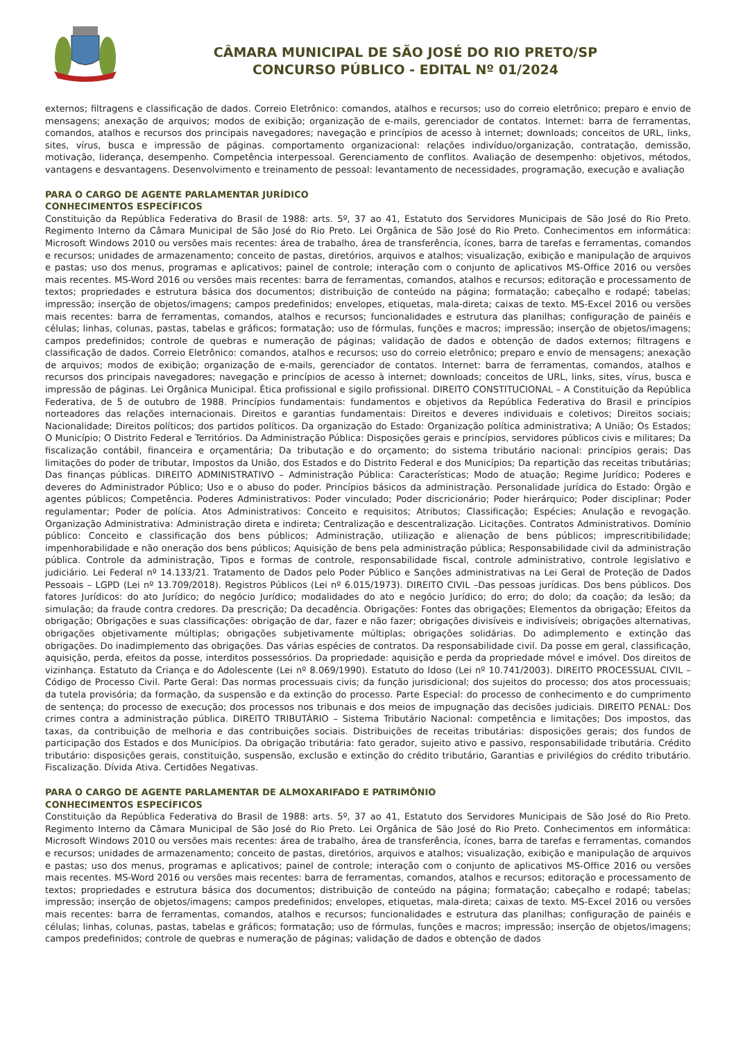CÂMARA MUNICIPAL DE SÃO JOSÉ DO RIO PRETO/SP
CONCURSO PÚBLICO - EDITAL Nº 01/2024
externos; filtragens e classificação de dados. Correio Eletrônico: comandos, atalhos e recursos; uso do correio eletrônico; preparo e envio de mensagens; anexação de arquivos; modos de exibição; organização de e-mails, gerenciador de contatos. Internet: barra de ferramentas, comandos, atalhos e recursos dos principais navegadores; navegação e princípios de acesso à internet; downloads; conceitos de URL, links, sites, vírus, busca e impressão de páginas. comportamento organizacional: relações indivíduo/organização, contratação, demissão, motivação, liderança, desempenho. Competência interpessoal. Gerenciamento de conflitos. Avaliação de desempenho: objetivos, métodos, vantagens e desvantagens. Desenvolvimento e treinamento de pessoal: levantamento de necessidades, programação, execução e avaliação
PARA O CARGO DE AGENTE PARLAMENTAR JURÍDICO
CONHECIMENTOS ESPECÍFICOS
Constituição da República Federativa do Brasil de 1988: arts. 5º, 37 ao 41, Estatuto dos Servidores Municipais de São José do Rio Preto. Regimento Interno da Câmara Municipal de São José do Rio Preto. Lei Orgânica de São José do Rio Preto. Conhecimentos em informática: Microsoft Windows 2010 ou versões mais recentes: área de trabalho, área de transferência, ícones, barra de tarefas e ferramentas, comandos e recursos; unidades de armazenamento; conceito de pastas, diretórios, arquivos e atalhos; visualização, exibição e manipulação de arquivos e pastas; uso dos menus, programas e aplicativos; painel de controle; interação com o conjunto de aplicativos MS-Office 2016 ou versões mais recentes. MS-Word 2016 ou versões mais recentes: barra de ferramentas, comandos, atalhos e recursos; editoração e processamento de textos; propriedades e estrutura básica dos documentos; distribuição de conteúdo na página; formatação; cabeçalho e rodapé; tabelas; impressão; inserção de objetos/imagens; campos predefinidos; envelopes, etiquetas, mala-direta; caixas de texto. MS-Excel 2016 ou versões mais recentes: barra de ferramentas, comandos, atalhos e recursos; funcionalidades e estrutura das planilhas; configuração de painéis e células; linhas, colunas, pastas, tabelas e gráficos; formatação; uso de fórmulas, funções e macros; impressão; inserção de objetos/imagens; campos predefinidos; controle de quebras e numeração de páginas; validação de dados e obtenção de dados externos; filtragens e classificação de dados. Correio Eletrônico: comandos, atalhos e recursos; uso do correio eletrônico; preparo e envio de mensagens; anexação de arquivos; modos de exibição; organização de e-mails, gerenciador de contatos. Internet: barra de ferramentas, comandos, atalhos e recursos dos principais navegadores; navegação e princípios de acesso à internet; downloads; conceitos de URL, links, sites, vírus, busca e impressão de páginas. Lei Orgânica Municipal. Ética profissional e sigilo profissional. DIREITO CONSTITUCIONAL – A Constituição da República Federativa, de 5 de outubro de 1988. Princípios fundamentais: fundamentos e objetivos da República Federativa do Brasil e princípios norteadores das relações internacionais. Direitos e garantias fundamentais: Direitos e deveres individuais e coletivos; Direitos sociais; Nacionalidade; Direitos políticos; dos partidos políticos. Da organização do Estado: Organização política administrativa; A União; Os Estados; O Município; O Distrito Federal e Territórios. Da Administração Pública: Disposições gerais e princípios, servidores públicos civis e militares; Da fiscalização contábil, financeira e orçamentária; Da tributação e do orçamento; do sistema tributário nacional: princípios gerais; Das limitações do poder de tributar, Impostos da União, dos Estados e do Distrito Federal e dos Municípios; Da repartição das receitas tributárias; Das finanças públicas. DIREITO ADMINISTRATIVO – Administração Pública: Características; Modo de atuação; Regime Jurídico; Poderes e deveres do Administrador Público; Uso e o abuso do poder. Princípios básicos da administração. Personalidade jurídica do Estado: Órgão e agentes públicos; Competência. Poderes Administrativos: Poder vinculado; Poder discricionário; Poder hierárquico; Poder disciplinar; Poder regulamentar; Poder de polícia. Atos Administrativos: Conceito e requisitos; Atributos; Classificação; Espécies; Anulação e revogação. Organização Administrativa: Administração direta e indireta; Centralização e descentralização. Licitações. Contratos Administrativos. Domínio público: Conceito e classificação dos bens públicos; Administração, utilização e alienação de bens públicos; imprescritibilidade; impenhorabilidade e não oneração dos bens públicos; Aquisição de bens pela administração pública; Responsabilidade civil da administração pública. Controle da administração, Tipos e formas de controle, responsabilidade fiscal, controle administrativo, controle legislativo e judiciário. Lei Federal nº 14.133/21. Tratamento de Dados pelo Poder Público e Sanções administrativas na Lei Geral de Proteção de Dados Pessoais – LGPD (Lei nº 13.709/2018). Registros Públicos (Lei nº 6.015/1973). DIREITO CIVIL –Das pessoas jurídicas. Dos bens públicos. Dos fatores Jurídicos: do ato Jurídico; do negócio Jurídico; modalidades do ato e negócio Jurídico; do erro; do dolo; da coação; da lesão; da simulação; da fraude contra credores. Da prescrição; Da decadência. Obrigações: Fontes das obrigações; Elementos da obrigação; Efeitos da obrigação; Obrigações e suas classificações: obrigação de dar, fazer e não fazer; obrigações divisíveis e indivisíveis; obrigações alternativas, obrigações objetivamente múltiplas; obrigações subjetivamente múltiplas; obrigações solidárias. Do adimplemento e extinção das obrigações. Do inadimplemento das obrigações. Das várias espécies de contratos. Da responsabilidade civil. Da posse em geral, classificação, aquisição, perda, efeitos da posse, interditos possessórios. Da propriedade: aquisição e perda da propriedade móvel e imóvel. Dos direitos de vizinhança. Estatuto da Criança e do Adolescente (Lei nº 8.069/1990). Estatuto do Idoso (Lei nº 10.741/2003). DIREITO PROCESSUAL CIVIL – Código de Processo Civil. Parte Geral: Das normas processuais civis; da função jurisdicional; dos sujeitos do processo; dos atos processuais; da tutela provisória; da formação, da suspensão e da extinção do processo. Parte Especial: do processo de conhecimento e do cumprimento de sentença; do processo de execução; dos processos nos tribunais e dos meios de impugnação das decisões judiciais. DIREITO PENAL: Dos crimes contra a administração pública. DIREITO TRIBUTÁRIO – Sistema Tributário Nacional: competência e limitações; Dos impostos, das taxas, da contribuição de melhoria e das contribuições sociais. Distribuições de receitas tributárias: disposições gerais; dos fundos de participação dos Estados e dos Municípios. Da obrigação tributária: fato gerador, sujeito ativo e passivo, responsabilidade tributária. Crédito tributário: disposições gerais, constituição, suspensão, exclusão e extinção do crédito tributário, Garantias e privilégios do crédito tributário. Fiscalização. Dívida Ativa. Certidões Negativas.
PARA O CARGO DE AGENTE PARLAMENTAR DE ALMOXARIFADO E PATRIMÔNIO
CONHECIMENTOS ESPECÍFICOS
Constituição da República Federativa do Brasil de 1988: arts. 5º, 37 ao 41, Estatuto dos Servidores Municipais de São José do Rio Preto. Regimento Interno da Câmara Municipal de São José do Rio Preto. Lei Orgânica de São José do Rio Preto. Conhecimentos em informática: Microsoft Windows 2010 ou versões mais recentes: área de trabalho, área de transferência, ícones, barra de tarefas e ferramentas, comandos e recursos; unidades de armazenamento; conceito de pastas, diretórios, arquivos e atalhos; visualização, exibição e manipulação de arquivos e pastas; uso dos menus, programas e aplicativos; painel de controle; interação com o conjunto de aplicativos MS-Office 2016 ou versões mais recentes. MS-Word 2016 ou versões mais recentes: barra de ferramentas, comandos, atalhos e recursos; editoração e processamento de textos; propriedades e estrutura básica dos documentos; distribuição de conteúdo na página; formatação; cabeçalho e rodapé; tabelas; impressão; inserção de objetos/imagens; campos predefinidos; envelopes, etiquetas, mala-direta; caixas de texto. MS-Excel 2016 ou versões mais recentes: barra de ferramentas, comandos, atalhos e recursos; funcionalidades e estrutura das planilhas; configuração de painéis e células; linhas, colunas, pastas, tabelas e gráficos; formatação; uso de fórmulas, funções e macros; impressão; inserção de objetos/imagens; campos predefinidos; controle de quebras e numeração de páginas; validação de dados e obtenção de dados